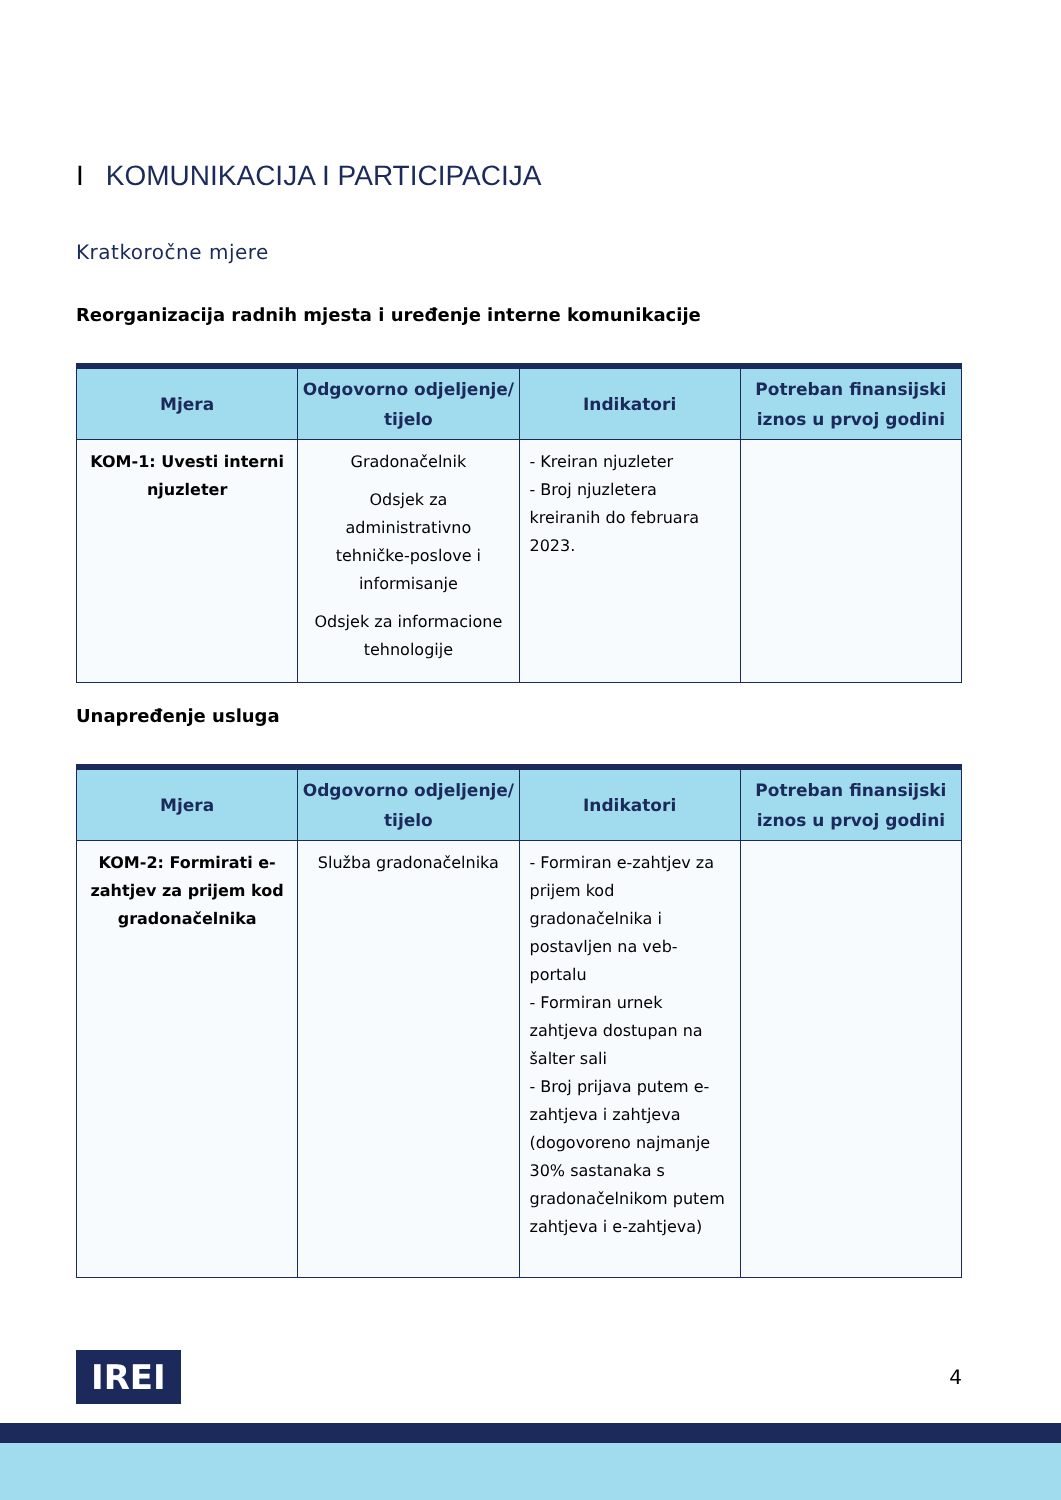I KOMUNIKACIJA I PARTICIPACIJA
Kratkoročne mjere
Reorganizacija radnih mjesta i uređenje interne komunikacije
| Mjera | Odgovorno odjeljenje/ tijelo | Indikatori | Potreban finansijski iznos u prvoj godini |
| --- | --- | --- | --- |
| KOM-1: Uvesti interni njuzleter | Gradonačelnik Odsjek za administrativno tehničke-poslove i informisanje Odsjek za informacione tehnologije | - Kreiran njuzleter - Broj njuzletera kreiranih do februara 2023. | |
Unapređenje usluga
| Mjera | Odgovorno odjeljenje/ tijelo | Indikatori | Potreban finansijski iznos u prvoj godini |
| --- | --- | --- | --- |
| KOM-2: Formirati e-zahtjev za prijem kod gradonačelnika | Služba gradonačelnika | - Formiran e-zahtjev za prijem kod gradonačelnika i postavljen na veb-portalu - Formiran urnek zahtjeva dostupan na šalter sali - Broj prijava putem e-zahtjeva i zahtjeva (dogovoreno najmanje 30% sastanaka s gradonačelnikom putem zahtjeva i e-zahtjeva) | |
IREI
4